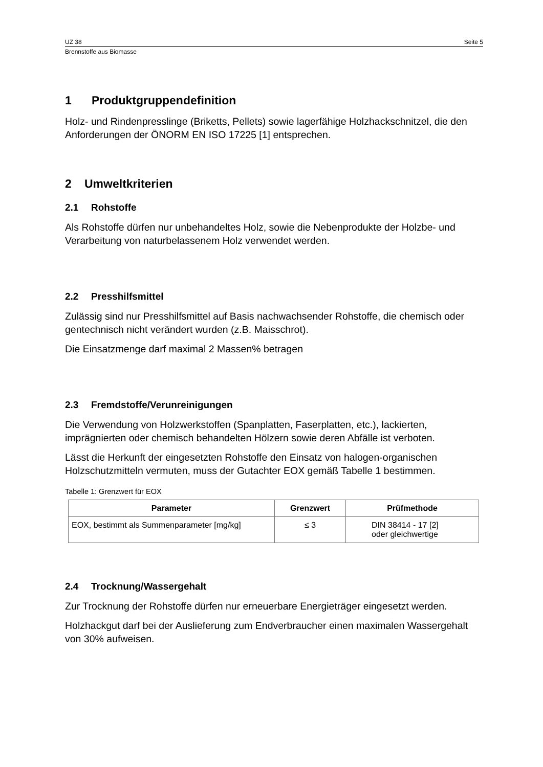UZ 38 Seite 5
Brennstoffe aus Biomasse
1 Produktgruppendefinition
Holz- und Rindenpresslinge (Briketts, Pellets) sowie lagerfähige Holzhackschnitzel, die den Anforderungen der ÖNORM EN ISO 17225 [1] entsprechen.
2 Umweltkriterien
2.1 Rohstoffe
Als Rohstoffe dürfen nur unbehandeltes Holz, sowie die Nebenprodukte der Holzbe- und Verarbeitung von naturbelassenem Holz verwendet werden.
2.2 Presshilfsmittel
Zulässig sind nur Presshilfsmittel auf Basis nachwachsender Rohstoffe, die chemisch oder gentechnisch nicht verändert wurden (z.B. Maisschrot).
Die Einsatzmenge darf maximal 2 Massen% betragen
2.3 Fremdstoffe/Verunreinigungen
Die Verwendung von Holzwerkstoffen (Spanplatten, Faserplatten, etc.), lackierten, imprägnierten oder chemisch behandelten Hölzern sowie deren Abfälle ist verboten.
Lässt die Herkunft der eingesetzten Rohstoffe den Einsatz von halogen-organischen Holzschutzmitteln vermuten, muss der Gutachter EOX gemäß Tabelle 1 bestimmen.
Tabelle 1: Grenzwert für EOX
| Parameter | Grenzwert | Prüfmethode |
| --- | --- | --- |
| EOX, bestimmt als Summenparameter [mg/kg] | ≤ 3 | DIN 38414 - 17 [2] oder gleichwertige |
2.4 Trocknung/Wassergehalt
Zur Trocknung der Rohstoffe dürfen nur erneuerbare Energieträger eingesetzt werden.
Holzhackgut darf bei der Auslieferung zum Endverbraucher einen maximalen Wassergehalt von 30% aufweisen.